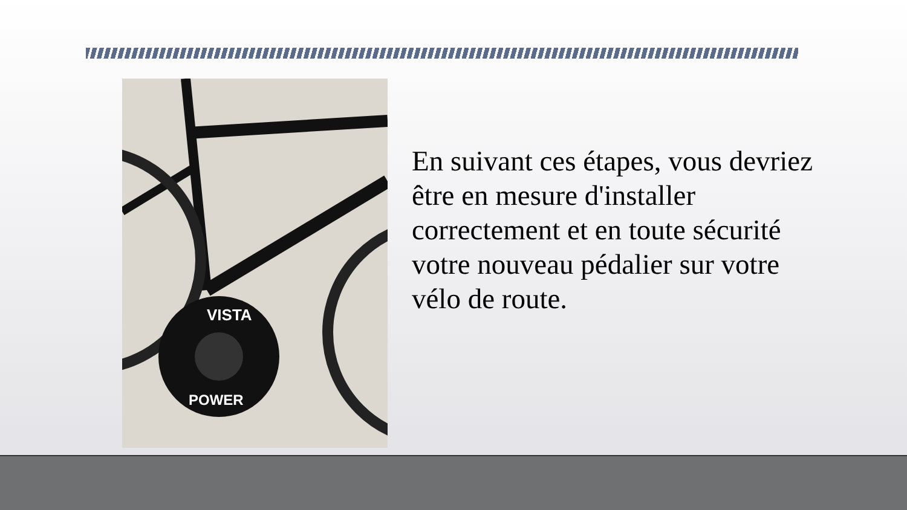VISTA
POWER
En suivant ces étapes, vous devriez être en mesure d'installer correctement et en toute sécurité votre nouveau pédalier sur votre vélo de route.